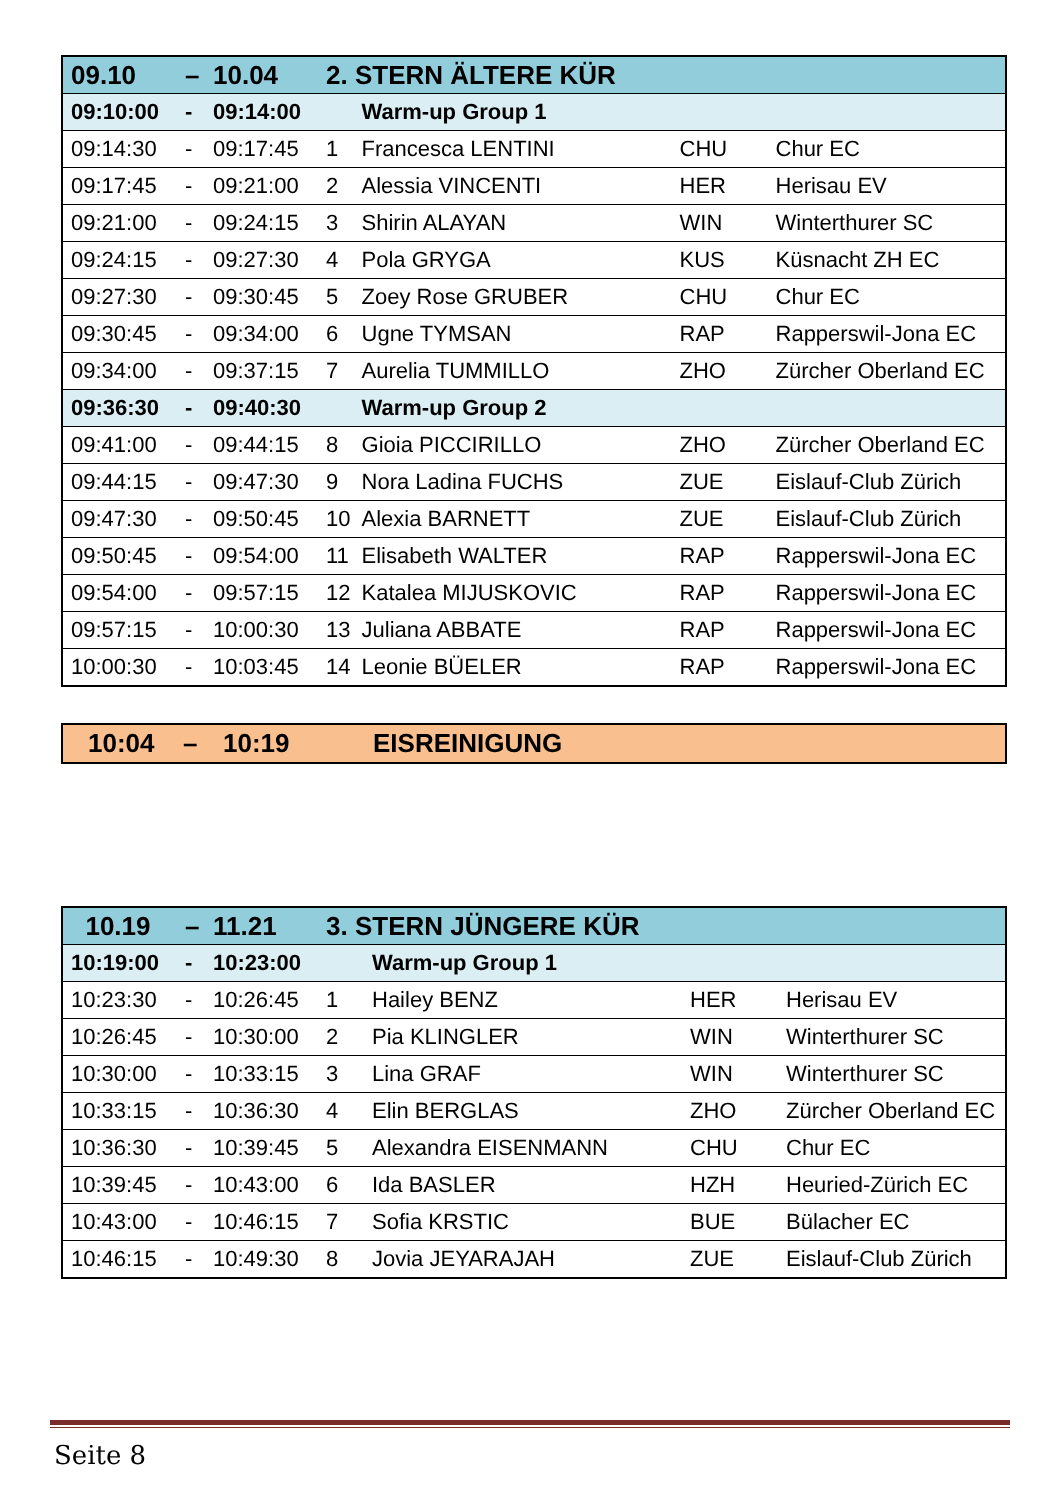| 09.10 | – | 10.04 | 2. STERN ÄLTERE KÜR | | | |
| 09:10:00 | - | 09:14:00 | | Warm-up Group 1 | | |
| 09:14:30 | - | 09:17:45 | 1 | Francesca LENTINI | CHU | Chur EC |
| 09:17:45 | - | 09:21:00 | 2 | Alessia VINCENTI | HER | Herisau EV |
| 09:21:00 | - | 09:24:15 | 3 | Shirin ALAYAN | WIN | Winterthurer SC |
| 09:24:15 | - | 09:27:30 | 4 | Pola GRYGA | KUS | Küsnacht ZH EC |
| 09:27:30 | - | 09:30:45 | 5 | Zoey Rose GRUBER | CHU | Chur EC |
| 09:30:45 | - | 09:34:00 | 6 | Ugne TYMSAN | RAP | Rapperswil-Jona EC |
| 09:34:00 | - | 09:37:15 | 7 | Aurelia TUMMILLO | ZHO | Zürcher Oberland EC |
| 09:36:30 | - | 09:40:30 | | Warm-up Group 2 | | |
| 09:41:00 | - | 09:44:15 | 8 | Gioia PICCIRILLO | ZHO | Zürcher Oberland EC |
| 09:44:15 | - | 09:47:30 | 9 | Nora Ladina FUCHS | ZUE | Eislauf-Club Zürich |
| 09:47:30 | - | 09:50:45 | 10 | Alexia BARNETT | ZUE | Eislauf-Club Zürich |
| 09:50:45 | - | 09:54:00 | 11 | Elisabeth WALTER | RAP | Rapperswil-Jona EC |
| 09:54:00 | - | 09:57:15 | 12 | Katalea MIJUSKOVIC | RAP | Rapperswil-Jona EC |
| 09:57:15 | - | 10:00:30 | 13 | Juliana ABBATE | RAP | Rapperswil-Jona EC |
| 10:00:30 | - | 10:03:45 | 14 | Leonie BÜELER | RAP | Rapperswil-Jona EC |
10:04 – 10:19 EISREINIGUNG
| 10.19 | – | 11.21 | 3. STERN JÜNGERE KÜR | | | |
| 10:19:00 | - | 10:23:00 | | Warm-up Group 1 | | |
| 10:23:30 | - | 10:26:45 | 1 | Hailey BENZ | HER | Herisau EV |
| 10:26:45 | - | 10:30:00 | 2 | Pia KLINGLER | WIN | Winterthurer SC |
| 10:30:00 | - | 10:33:15 | 3 | Lina GRAF | WIN | Winterthurer SC |
| 10:33:15 | - | 10:36:30 | 4 | Elin BERGLAS | ZHO | Zürcher Oberland EC |
| 10:36:30 | - | 10:39:45 | 5 | Alexandra EISENMANN | CHU | Chur EC |
| 10:39:45 | - | 10:43:00 | 6 | Ida BASLER | HZH | Heuried-Zürich EC |
| 10:43:00 | - | 10:46:15 | 7 | Sofia KRSTIC | BUE | Bülacher EC |
| 10:46:15 | - | 10:49:30 | 8 | Jovia JEYARAJAH | ZUE | Eislauf-Club Zürich |
Seite 8